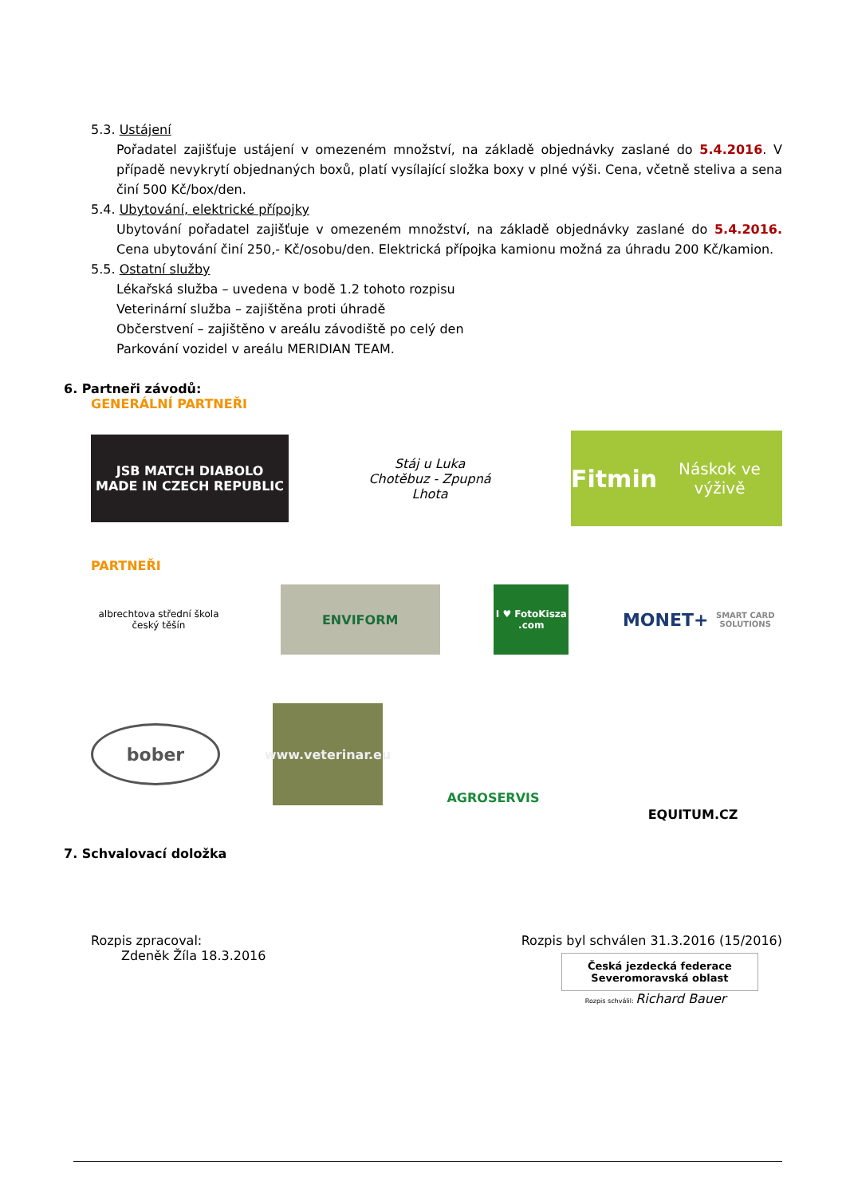5.3. Ustájení
Pořadatel zajišťuje ustájení v omezeném množství, na základě objednávky zaslané do 5.4.2016. V případě nevykrytí objednaných boxů, platí vysílající složka boxy v plné výši. Cena, včetně steliva a sena činí 500 Kč/box/den.
5.4. Ubytování, elektrické přípojky
Ubytování pořadatel zajišťuje v omezeném množství, na základě objednávky zaslané do 5.4.2016. Cena ubytování činí 250,- Kč/osobu/den. Elektrická přípojka kamionu možná za úhradu 200 Kč/kamion.
5.5. Ostatní služby
Lékařská služba – uvedena v bodě 1.2 tohoto rozpisu
Veterinární služba – zajištěna proti úhradě
Občerstvení – zajištěno v areálu závodiště po celý den
Parkování vozidel v areálu MERIDIAN TEAM.
6. Partneři závodů:
GENERÁLNÍ PARTNEŘI
JSB MATCH DIABOLO
MADE IN CZECH REPUBLIC
Stáj u Luka
Chotěbuz - Zpupná Lhota
Fitmin
Náskok ve výživě
PARTNEŘI
albrechtova střední škola český těšín
ENVIFORM
I ♥ FotoKisza .com
MONET+
SMART CARD SOLUTIONS
bober
www.veterinar.eu
AGROSERVIS
EQUITUM.CZ
7. Schvalovací doložka
Rozpis zpracoval:
Zdeněk Žíla 18.3.2016
Rozpis byl schválen 31.3.2016 (15/2016)
Česká jezdecká federace
Severomoravská oblast
Rozpis schválil: Richard Bauer